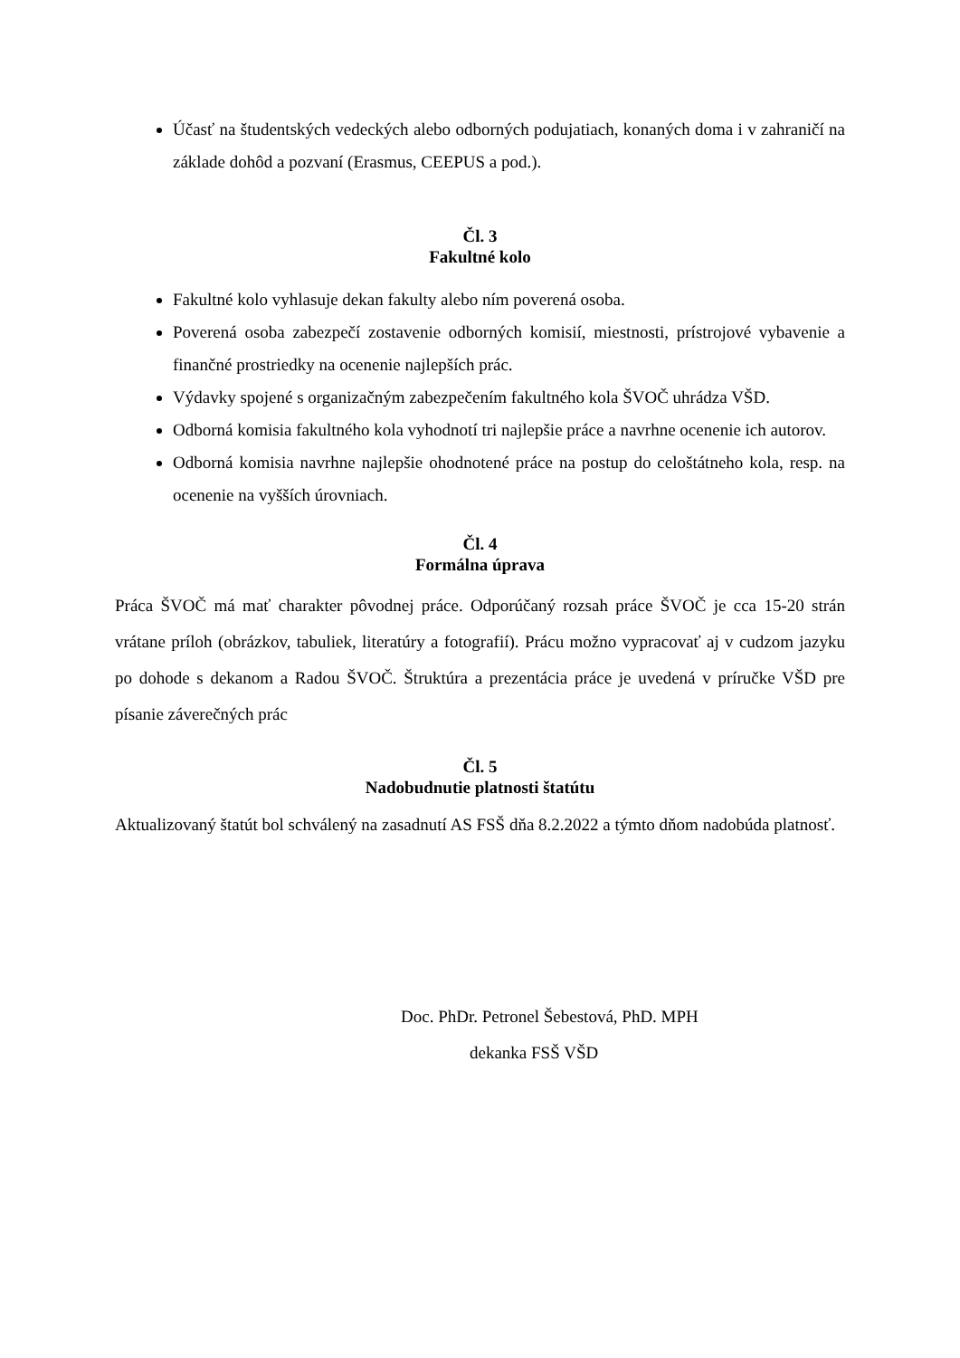Účasť na študentských vedeckých alebo odborných podujatiach, konaných doma i v zahraničí na základe dohôd a pozvaní (Erasmus, CEEPUS a pod.).
Čl. 3
Fakultné kolo
Fakultné kolo vyhlasuje dekan fakulty alebo ním poverená osoba.
Poverená osoba zabezpečí zostavenie odborných komisií, miestnosti, prístrojové vybavenie a finančné prostriedky na ocenenie najlepších prác.
Výdavky spojené s organizačným zabezpečením fakultného kola ŠVOČ uhrádza VŠD.
Odborná komisia fakultného kola vyhodnotí tri najlepšie práce a navrhne ocenenie ich autorov.
Odborná komisia navrhne najlepšie ohodnotené práce na postup do celoštátneho kola, resp. na ocenenie na vyšších úrovniach.
Čl. 4
Formálna úprava
Práca ŠVOČ má mať charakter pôvodnej práce. Odporúčaný rozsah práce ŠVOČ je cca 15-20 strán vrátane príloh (obrázkov, tabuliek, literatúry a fotografií). Prácu možno vypracovať aj v cudzom jazyku po dohode s dekanom a Radou ŠVOČ. Štruktúra a prezentácia práce je uvedená v príručke VŠD pre písanie záverečných prác
Čl. 5
Nadobudnutie platnosti štatútu
Aktualizovaný štatút bol schválený na zasadnutí AS FSŠ dňa 8.2.2022 a týmto dňom nadobúda platnosť.
Doc. PhDr. Petronel Šebestová, PhD. MPH
dekanka FSŠ VŠD